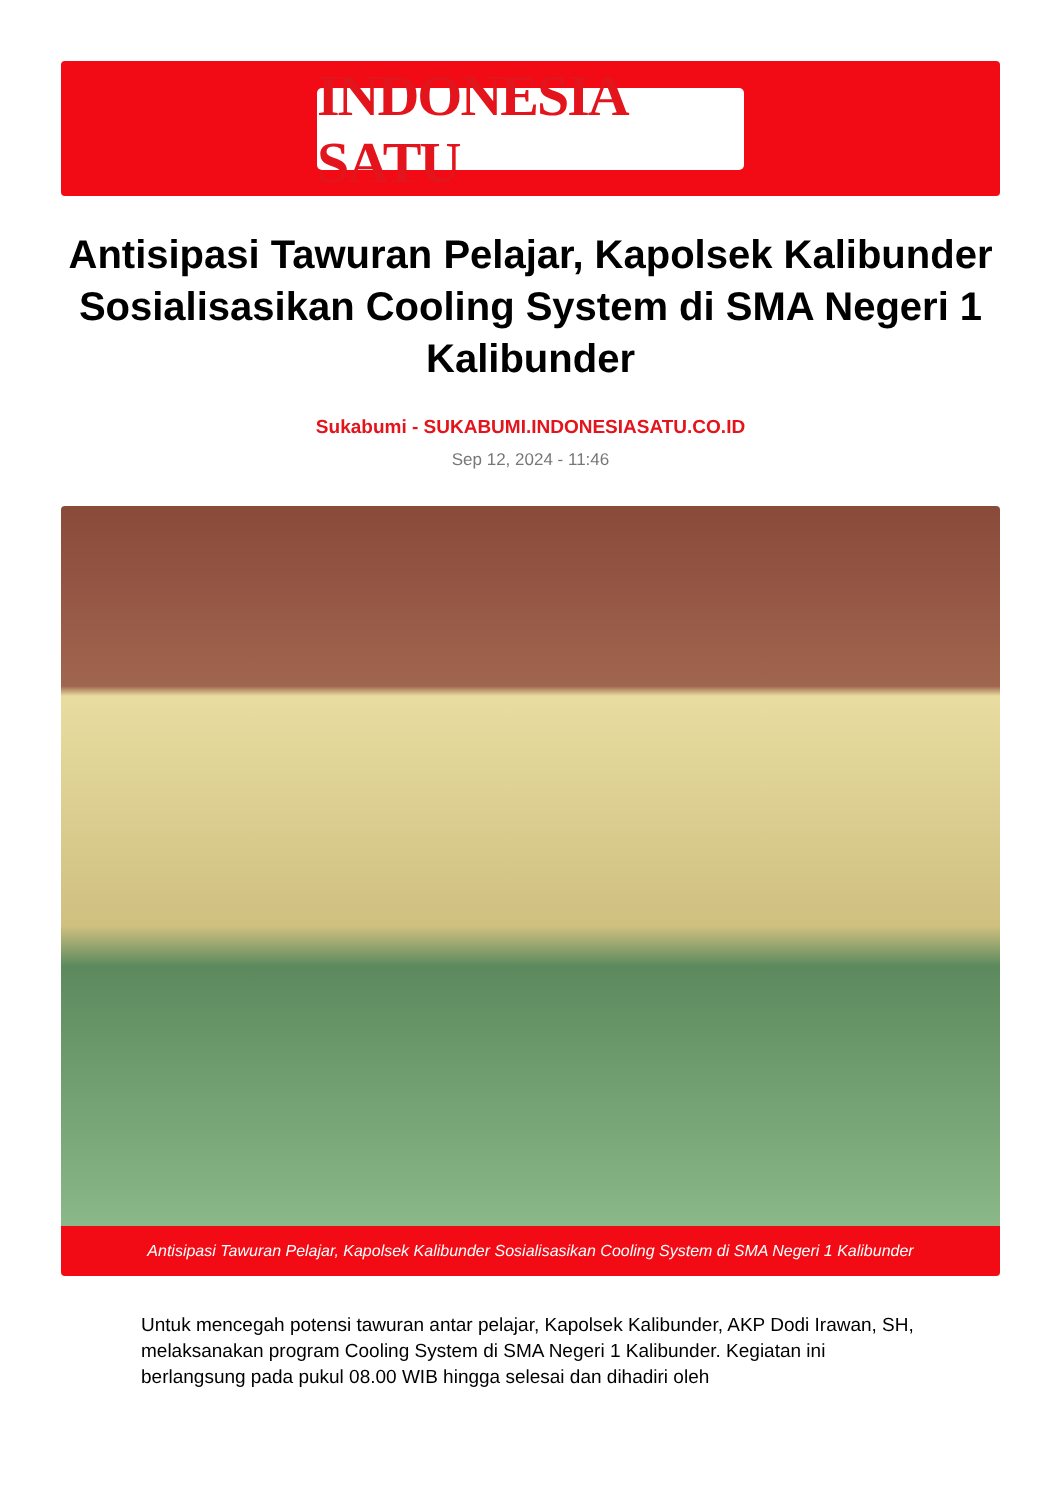INDONESIA SATU
Antisipasi Tawuran Pelajar, Kapolsek Kalibunder Sosialisasikan Cooling System di SMA Negeri 1 Kalibunder
Sukabumi - SUKABUMI.INDONESIASATU.CO.ID
Sep 12, 2024 - 11:46
Antisipasi Tawuran Pelajar, Kapolsek Kalibunder Sosialisasikan Cooling System di SMA Negeri 1 Kalibunder
Untuk mencegah potensi tawuran antar pelajar, Kapolsek Kalibunder, AKP Dodi Irawan, SH, melaksanakan program Cooling System di SMA Negeri 1 Kalibunder. Kegiatan ini berlangsung pada pukul 08.00 WIB hingga selesai dan dihadiri oleh